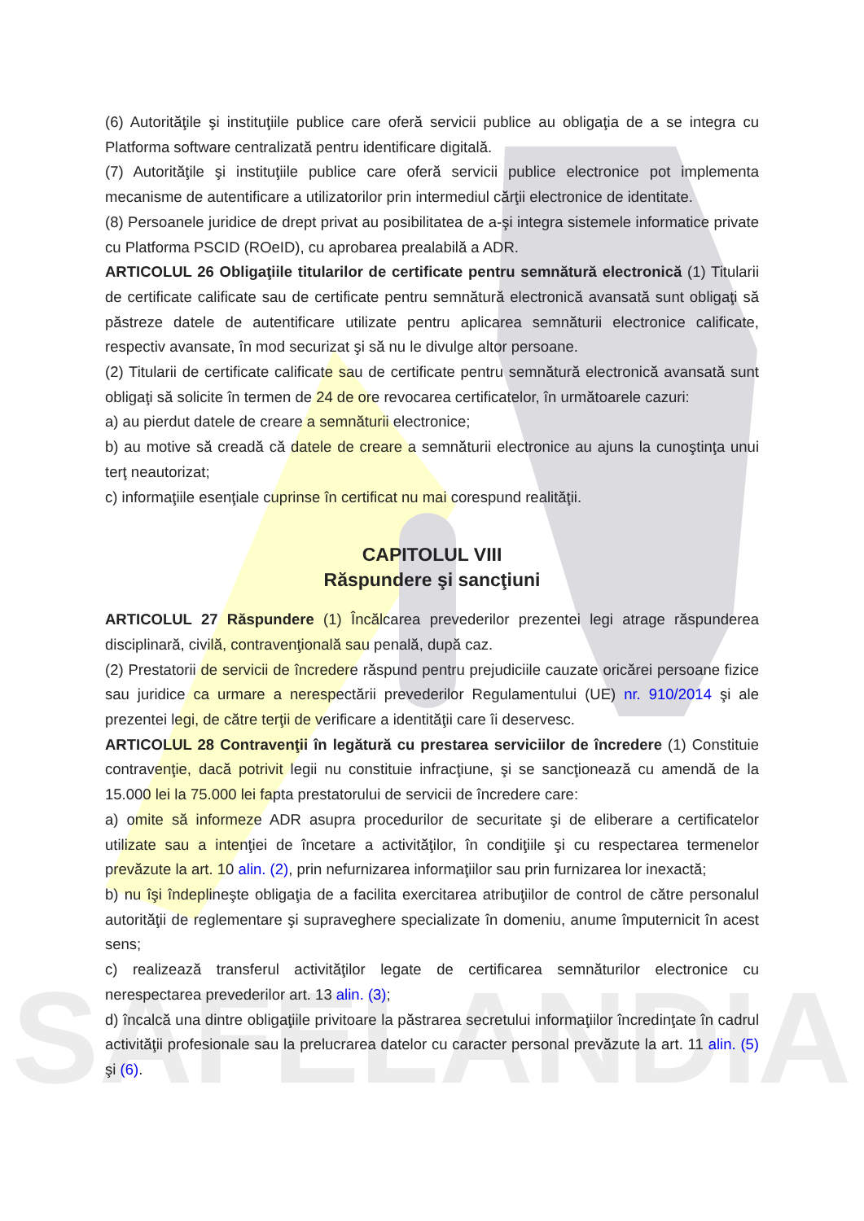SAFELANDIA
(6) Autorităţile şi instituţiile publice care oferă servicii publice au obligaţia de a se integra cu Platforma software centralizată pentru identificare digitală.
(7) Autorităţile şi instituţiile publice care oferă servicii publice electronice pot implementa mecanisme de autentificare a utilizatorilor prin intermediul cărţii electronice de identitate.
(8) Persoanele juridice de drept privat au posibilitatea de a-şi integra sistemele informatice private cu Platforma PSCID (ROeID), cu aprobarea prealabilă a ADR.
ARTICOLUL 26 Obligaţiile titularilor de certificate pentru semnătură electronică (1) Titularii de certificate calificate sau de certificate pentru semnătură electronică avansată sunt obligaţi să păstreze datele de autentificare utilizate pentru aplicarea semnăturii electronice calificate, respectiv avansate, în mod securizat şi să nu le divulge altor persoane.
(2) Titularii de certificate calificate sau de certificate pentru semnătură electronică avansată sunt obligaţi să solicite în termen de 24 de ore revocarea certificatelor, în următoarele cazuri:
a) au pierdut datele de creare a semnăturii electronice;
b) au motive să creadă că datele de creare a semnăturii electronice au ajuns la cunoştinţa unui terţ neautorizat;
c) informaţiile esenţiale cuprinse în certificat nu mai corespund realităţii.
CAPITOLUL VIII
Răspundere şi sancţiuni
ARTICOLUL 27 Răspundere (1) Încălcarea prevederilor prezentei legi atrage răspunderea disciplinară, civilă, contravenţională sau penală, după caz.
(2) Prestatorii de servicii de încredere răspund pentru prejudiciile cauzate oricărei persoane fizice sau juridice ca urmare a nerespectării prevederilor Regulamentului (UE) nr. 910/2014 şi ale prezentei legi, de către terţii de verificare a identităţii care îi deservesc.
ARTICOLUL 28 Contravenţii în legătură cu prestarea serviciilor de încredere (1) Constituie contravenţie, dacă potrivit legii nu constituie infracţiune, şi se sancţionează cu amendă de la 15.000 lei la 75.000 lei fapta prestatorului de servicii de încredere care:
a) omite să informeze ADR asupra procedurilor de securitate şi de eliberare a certificatelor utilizate sau a intenţiei de încetare a activităţilor, în condiţiile şi cu respectarea termenelor prevăzute la art. 10 alin. (2), prin nefurnizarea informaţiilor sau prin furnizarea lor inexactă;
b) nu îşi îndeplineşte obligaţia de a facilita exercitarea atribuţiilor de control de către personalul autorităţii de reglementare şi supraveghere specializate în domeniu, anume împuternicit în acest sens;
c) realizează transferul activităţilor legate de certificarea semnăturilor electronice cu nerespectarea prevederilor art. 13 alin. (3);
d) încalcă una dintre obligaţiile privitoare la păstrarea secretului informaţiilor încredinţate în cadrul activităţii profesionale sau la prelucrarea datelor cu caracter personal prevăzute la art. 11 alin. (5) şi (6).